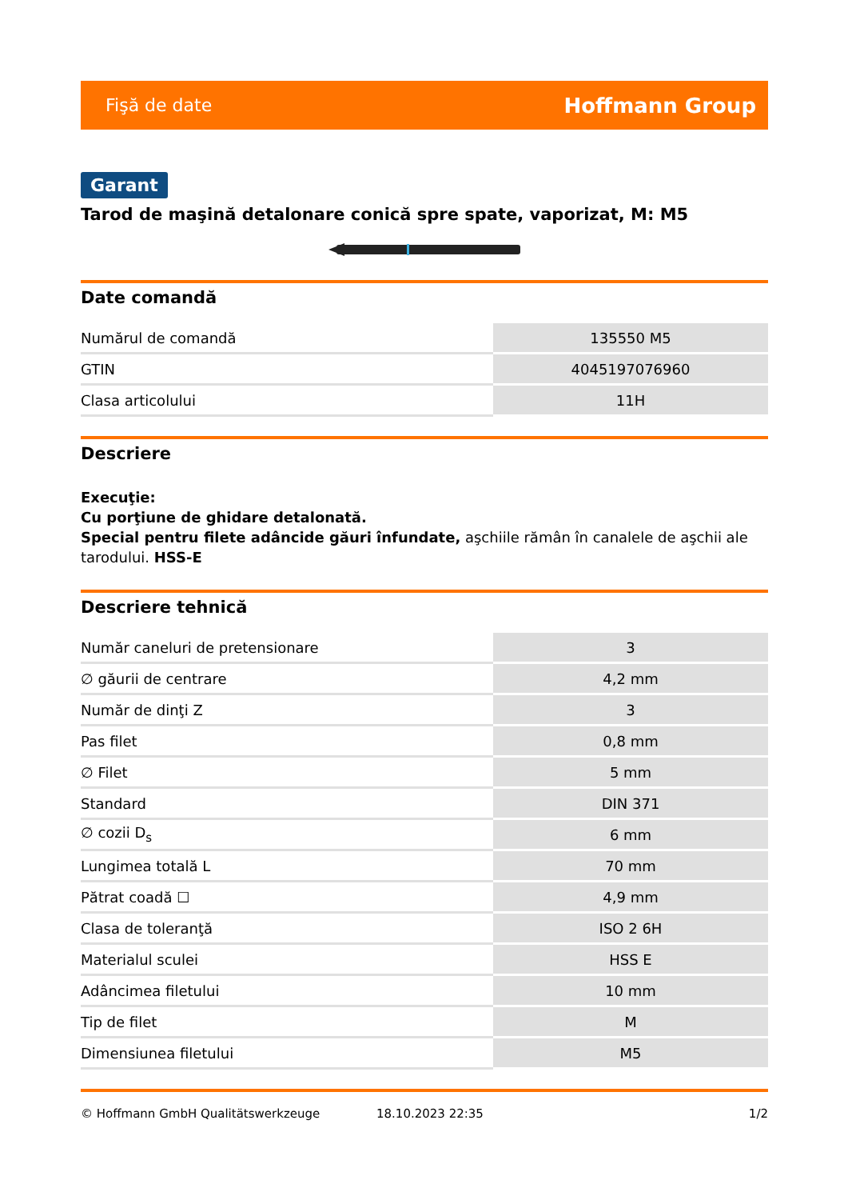Fişă de date Hoffmann Group
Garant
Tarod de maşină detalonare conică spre spate, vaporizat, M: M5
Date comandă
| Numărul de comandă | 135550 M5 |
| GTIN | 4045197076960 |
| Clasa articolului | 11H |
Descriere
Execuţie:
Cu porţiune de ghidare detalonată.
Special pentru filete adâncide găuri înfundate, aşchiile rămân în canalele de aşchii ale tarodului. HSS-E
Descriere tehnică
| Număr caneluri de pretensionare | 3 |
| ∅ găurii de centrare | 4,2 mm |
| Număr de dinţi Z | 3 |
| Pas filet | 0,8 mm |
| ∅ Filet | 5 mm |
| Standard | DIN 371 |
| ∅ cozii D<sub>s</sub> | 6 mm |
| Lungimea totală L | 70 mm |
| Pătrat coadă ☐ | 4,9 mm |
| Clasa de toleranţă | ISO 2 6H |
| Materialul sculei | HSS E |
| Adâncimea filetului | 10 mm |
| Tip de filet | M |
| Dimensiunea filetului | M5 |
© Hoffmann GmbH Qualitätswerkzeuge 18.10.2023 22:35 1/2